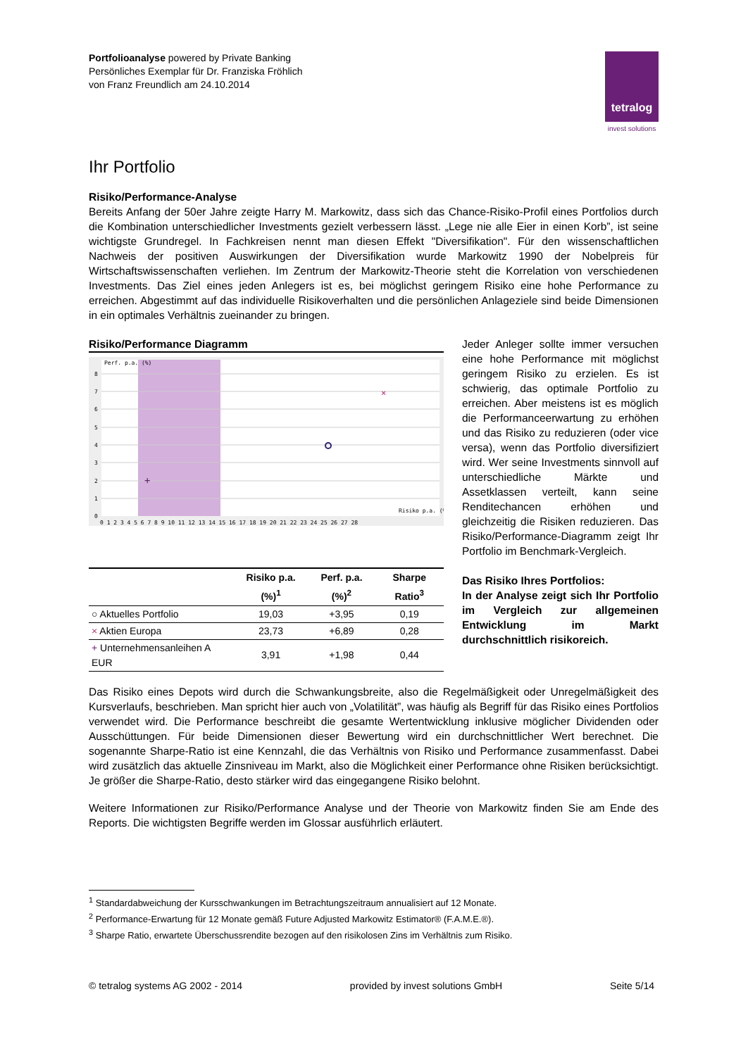Portfolioanalyse powered by Private Banking
Persönliches Exemplar für Dr. Franziska Fröhlich
von Franz Freundlich am 24.10.2014
tetralog
invest solutions
Ihr Portfolio
Risiko/Performance-Analyse
Bereits Anfang der 50er Jahre zeigte Harry M. Markowitz, dass sich das Chance-Risiko-Profil eines Portfolios durch die Kombination unterschiedlicher Investments gezielt verbessern lässt. „Lege nie alle Eier in einen Korb”, ist seine wichtigste Grundregel. In Fachkreisen nennt man diesen Effekt "Diversifikation". Für den wissenschaftlichen Nachweis der positiven Auswirkungen der Diversifikation wurde Markowitz 1990 der Nobelpreis für Wirtschaftswissenschaften verliehen. Im Zentrum der Markowitz-Theorie steht die Korrelation von verschiedenen Investments. Das Ziel eines jeden Anlegers ist es, bei möglichst geringem Risiko eine hohe Performance zu erreichen. Abgestimmt auf das individuelle Risikoverhalten und die persönlichen Anlageziele sind beide Dimensionen in ein optimales Verhältnis zueinander zu bringen.
Risiko/Performance Diagramm
Perf. p.a. (%)
Risiko p.a. (%)
8
7
6
5
4
3
2
1
0
0 1 2 3 4 5 6 7 8 9 10 11 12 13 14 15 16 17 18 19 20 21 22 23 24 25 26 27 28
×
+
| | Risiko p.a. (%)<sup>1</sup> | Perf. p.a. (%)<sup>2</sup> | Sharpe Ratio<sup>3</sup> |
| --- | --- | --- | --- |
| ○ Aktuelles Portfolio | 19,03 | +3,95 | 0,19 |
| × Aktien Europa | 23,73 | +6,89 | 0,28 |
| + Unternehmensanleihen A EUR | 3,91 | +1,98 | 0,44 |
Jeder Anleger sollte immer versuchen eine hohe Performance mit möglichst geringem Risiko zu erzielen. Es ist schwierig, das optimale Portfolio zu erreichen. Aber meistens ist es möglich die Performanceerwartung zu erhöhen und das Risiko zu reduzieren (oder vice versa), wenn das Portfolio diversifiziert wird. Wer seine Investments sinnvoll auf unterschiedliche Märkte und Assetklassen verteilt, kann seine Renditechancen erhöhen und gleichzeitig die Risiken reduzieren. Das Risiko/Performance-Diagramm zeigt Ihr Portfolio im Benchmark-Vergleich.
Das Risiko Ihres Portfolios:
In der Analyse zeigt sich Ihr Portfolio im Vergleich zur allgemeinen Entwicklung im Markt durchschnittlich risikoreich.
Das Risiko eines Depots wird durch die Schwankungsbreite, also die Regelmäßigkeit oder Unregelmäßigkeit des Kursverlaufs, beschrieben. Man spricht hier auch von „Volatilität”, was häufig als Begriff für das Risiko eines Portfolios verwendet wird. Die Performance beschreibt die gesamte Wertentwicklung inklusive möglicher Dividenden oder Ausschüttungen. Für beide Dimensionen dieser Bewertung wird ein durchschnittlicher Wert berechnet. Die sogenannte Sharpe-Ratio ist eine Kennzahl, die das Verhältnis von Risiko und Performance zusammenfasst. Dabei wird zusätzlich das aktuelle Zinsniveau im Markt, also die Möglichkeit einer Performance ohne Risiken berücksichtigt. Je größer die Sharpe-Ratio, desto stärker wird das eingegangene Risiko belohnt.
Weitere Informationen zur Risiko/Performance Analyse und der Theorie von Markowitz finden Sie am Ende des Reports. Die wichtigsten Begriffe werden im Glossar ausführlich erläutert.
<sup>1</sup> Standardabweichung der Kursschwankungen im Betrachtungszeitraum annualisiert auf 12 Monate.
<sup>2</sup> Performance-Erwartung für 12 Monate gemäß Future Adjusted Markowitz Estimator® (F.A.M.E.®).
<sup>3</sup> Sharpe Ratio, erwartete Überschussrendite bezogen auf den risikolosen Zins im Verhältnis zum Risiko.
© tetralog systems AG 2002 - 2014 provided by invest solutions GmbH Seite 5/14